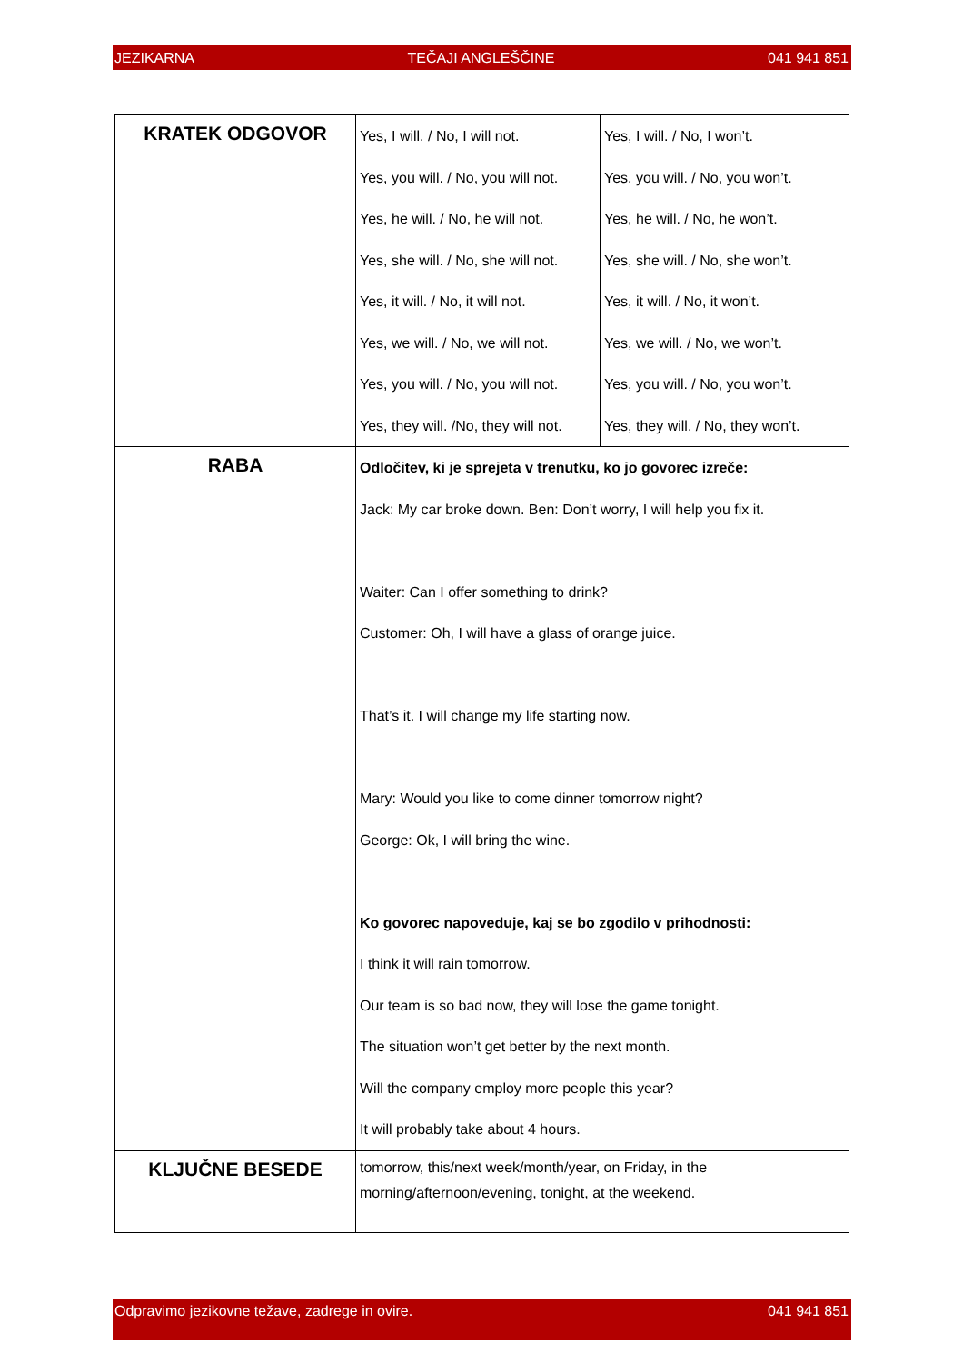JEZIKARNA TEČAJI ANGLEŠČINE 041 941 851
| KRATEK ODGOVOR | Yes, I will. / No, I will not. Yes, you will. / No, you will not. Yes, he will. / No, he will not. Yes, she will. / No, she will not. Yes, it will. / No, it will not. Yes, we will. / No, we will not. Yes, you will. / No, you will not. Yes, they will. /No, they will not. | Yes, I will. / No, I won’t. Yes, you will. / No, you won’t. Yes, he will. / No, he won’t. Yes, she will. / No, she won’t. Yes, it will. / No, it won’t. Yes, we will. / No, we won’t. Yes, you will. / No, you won’t. Yes, they will. / No, they won’t. |
| RABA | Odločitev, ki je sprejeta v trenutku, ko jo govorec izreče: Jack: My car broke down. Ben: Don’t worry, I will help you fix it. Waiter: Can I offer something to drink? Customer: Oh, I will have a glass of orange juice. That’s it. I will change my life starting now. Mary: Would you like to come dinner tomorrow night? George: Ok, I will bring the wine. Ko govorec napoveduje, kaj se bo zgodilo v prihodnosti: I think it will rain tomorrow. Our team is so bad now, they will lose the game tonight. The situation won’t get better by the next month. Will the company employ more people this year? It will probably take about 4 hours. | |
| KLJUČNE BESEDE | tomorrow, this/next week/month/year, on Friday, in the morning/afternoon/evening, tonight, at the weekend. | |
Odpravimo jezikovne težave, zadrege in ovire. 041 941 851